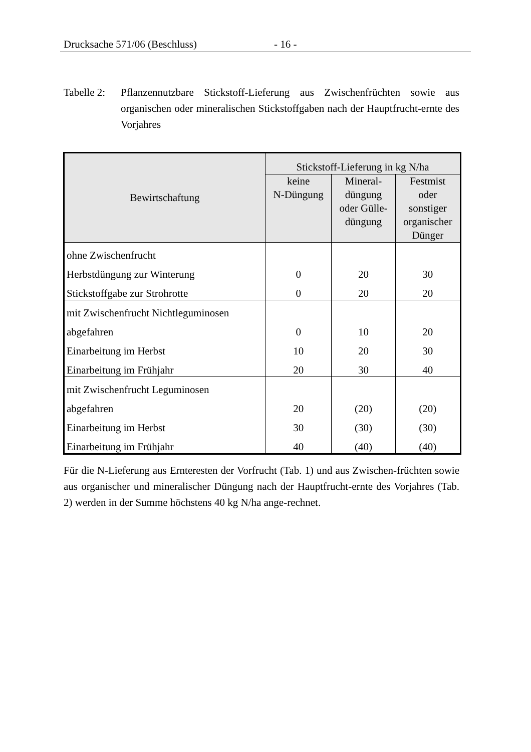Drucksache 571/06 (Beschluss) - 16 -
Tabelle 2:
Pflanzennutzbare Stickstoff-Lieferung aus Zwischenfrüchten sowie aus organischen oder mineralischen Stickstoffgaben nach der Hauptfrucht-ernte des Vorjahres
| Bewirtschaftung | Stickstoff-Lieferung in kg N/ha | | |
| --- | --- | --- | --- |
| | keine N-Düngung | Mineral- düngung oder Gülle- düngung | Festmist oder sonstiger organischer Dünger |
| ohne Zwischenfrucht | | | |
| Herbstdüngung zur Winterung | 0 | 20 | 30 |
| Stickstoffgabe zur Strohrotte | 0 | 20 | 20 |
| mit Zwischenfrucht Nichtleguminosen | | | |
| abgefahren | 0 | 10 | 20 |
| Einarbeitung im Herbst | 10 | 20 | 30 |
| Einarbeitung im Frühjahr | 20 | 30 | 40 |
| mit Zwischenfrucht Leguminosen | | | |
| abgefahren | 20 | (20) | (20) |
| Einarbeitung im Herbst | 30 | (30) | (30) |
| Einarbeitung im Frühjahr | 40 | (40) | (40) |
Für die N-Lieferung aus Ernteresten der Vorfrucht (Tab. 1) und aus Zwischen-früchten sowie aus organischer und mineralischer Düngung nach der Hauptfrucht-ernte des Vorjahres (Tab. 2) werden in der Summe höchstens 40 kg N/ha ange-rechnet.